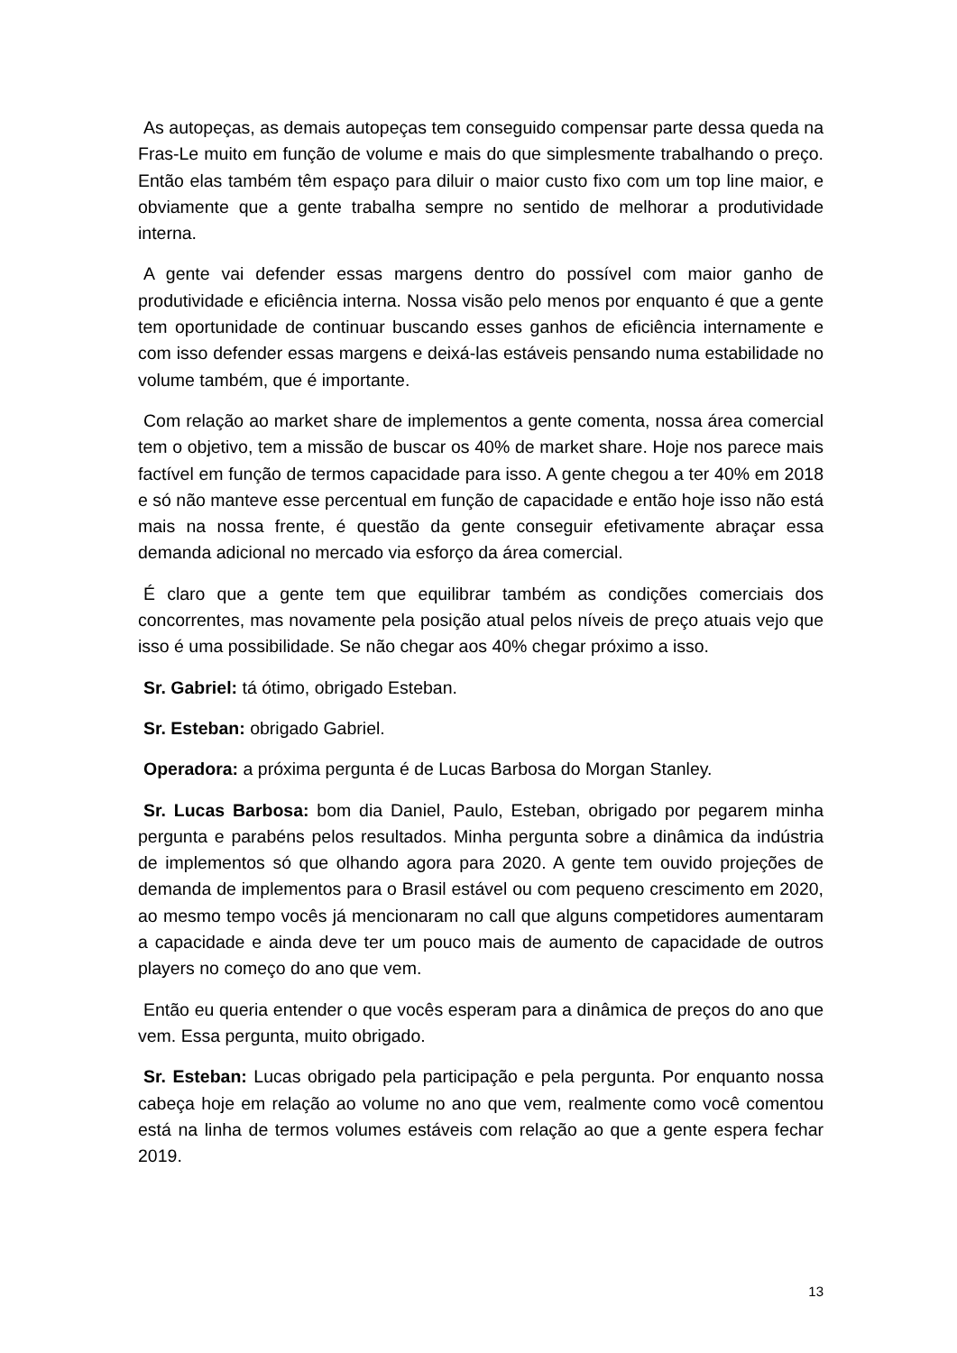As autopeças, as demais autopeças tem conseguido compensar parte dessa queda na Fras-Le muito em função de volume e mais do que simplesmente trabalhando o preço. Então elas também têm espaço para diluir o maior custo fixo com um top line maior, e obviamente que a gente trabalha sempre no sentido de melhorar a produtividade interna.
A gente vai defender essas margens dentro do possível com maior ganho de produtividade e eficiência interna. Nossa visão pelo menos por enquanto é que a gente tem oportunidade de continuar buscando esses ganhos de eficiência internamente e com isso defender essas margens e deixá-las estáveis pensando numa estabilidade no volume também, que é importante.
Com relação ao market share de implementos a gente comenta, nossa área comercial tem o objetivo, tem a missão de buscar os 40% de market share. Hoje nos parece mais factível em função de termos capacidade para isso. A gente chegou a ter 40% em 2018 e só não manteve esse percentual em função de capacidade e então hoje isso não está mais na nossa frente, é questão da gente conseguir efetivamente abraçar essa demanda adicional no mercado via esforço da área comercial.
É claro que a gente tem que equilibrar também as condições comerciais dos concorrentes, mas novamente pela posição atual pelos níveis de preço atuais vejo que isso é uma possibilidade. Se não chegar aos 40% chegar próximo a isso.
Sr. Gabriel: tá ótimo, obrigado Esteban.
Sr. Esteban: obrigado Gabriel.
Operadora: a próxima pergunta é de Lucas Barbosa do Morgan Stanley.
Sr. Lucas Barbosa: bom dia Daniel, Paulo, Esteban, obrigado por pegarem minha pergunta e parabéns pelos resultados. Minha pergunta sobre a dinâmica da indústria de implementos só que olhando agora para 2020. A gente tem ouvido projeções de demanda de implementos para o Brasil estável ou com pequeno crescimento em 2020, ao mesmo tempo vocês já mencionaram no call que alguns competidores aumentaram a capacidade e ainda deve ter um pouco mais de aumento de capacidade de outros players no começo do ano que vem.
Então eu queria entender o que vocês esperam para a dinâmica de preços do ano que vem. Essa pergunta, muito obrigado.
Sr. Esteban: Lucas obrigado pela participação e pela pergunta. Por enquanto nossa cabeça hoje em relação ao volume no ano que vem, realmente como você comentou está na linha de termos volumes estáveis com relação ao que a gente espera fechar 2019.
13